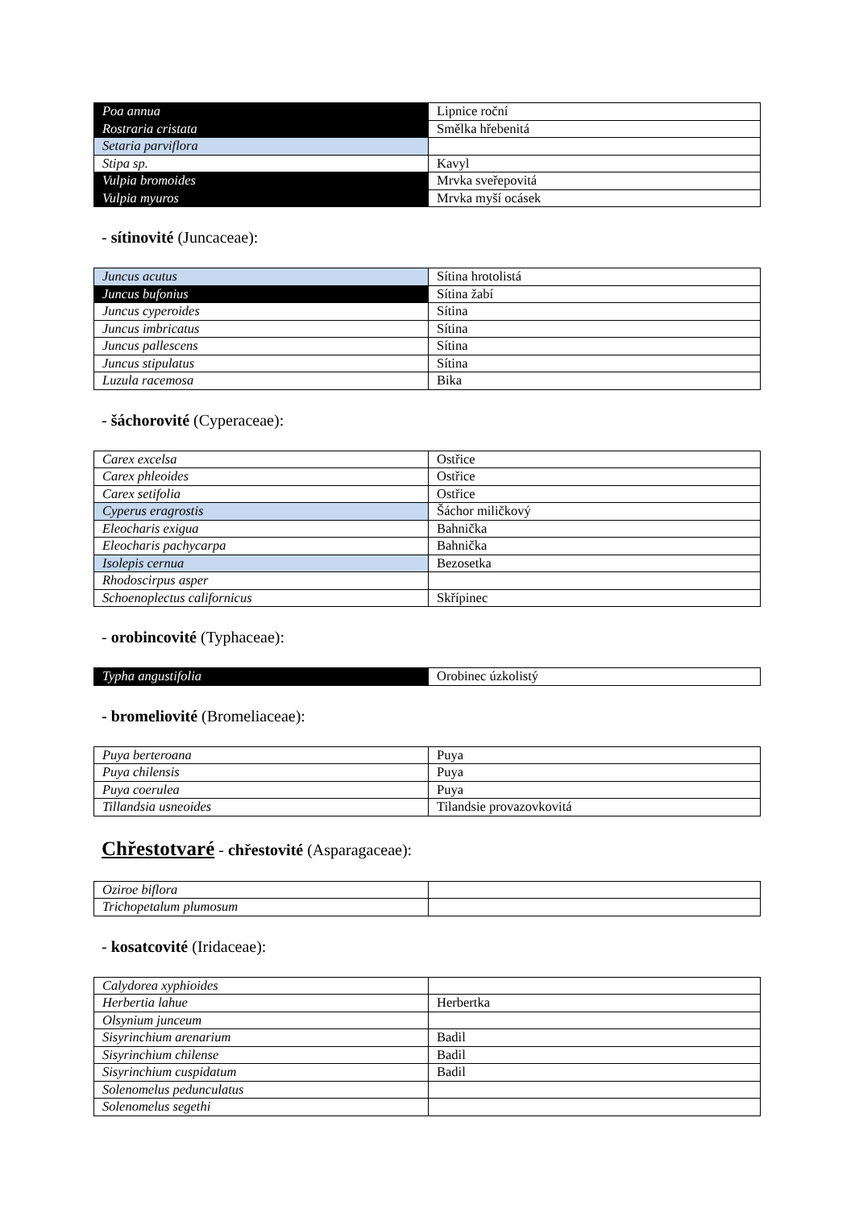| Poa annua | Lipnice roční |
| Rostraria cristata | Smělka hřebenitá |
| Setaria parviflora | |
| Stipa sp. | Kavyl |
| Vulpia bromoides | Mrvka sveřepovitá |
| Vulpia myuros | Mrvka myší ocásek |
- sítinovité (Juncaceae):
| Juncus acutus | Sítina hrotolistá |
| Juncus bufonius | Sítina žabí |
| Juncus cyperoides | Sítina |
| Juncus imbricatus | Sítina |
| Juncus pallescens | Sítina |
| Juncus stipulatus | Sítina |
| Luzula racemosa | Bika |
- šáchorovité (Cyperaceae):
| Carex excelsa | Ostřice |
| Carex phleoides | Ostřice |
| Carex setifolia | Ostřice |
| Cyperus eragrostis | Šáchor miličkový |
| Eleocharis exigua | Bahnička |
| Eleocharis pachycarpa | Bahnička |
| Isolepis cernua | Bezosetka |
| Rhodoscirpus asper | |
| Schoenoplectus californicus | Skřípinec |
- orobincovité (Typhaceae):
| Typha angustifolia | Orobinec úzkolistý |
- bromeliovité (Bromeliaceae):
| Puya berteroana | Puya |
| Puya chilensis | Puya |
| Puya coerulea | Puya |
| Tillandsia usneoides | Tilandsie provazovkovitá |
Chřestotvaré - chřestovité (Asparagaceae):
| Oziroe biflora | |
| Trichopetalum plumosum | |
- kosatcovité (Iridaceae):
| Calydorea xyphioides | |
| Herbertia lahue | Herbertka |
| Olsynium junceum | |
| Sisyrinchium arenarium | Badil |
| Sisyrinchium chilense | Badil |
| Sisyrinchium cuspidatum | Badil |
| Solenomelus pedunculatus | |
| Solenomelus segethi | |